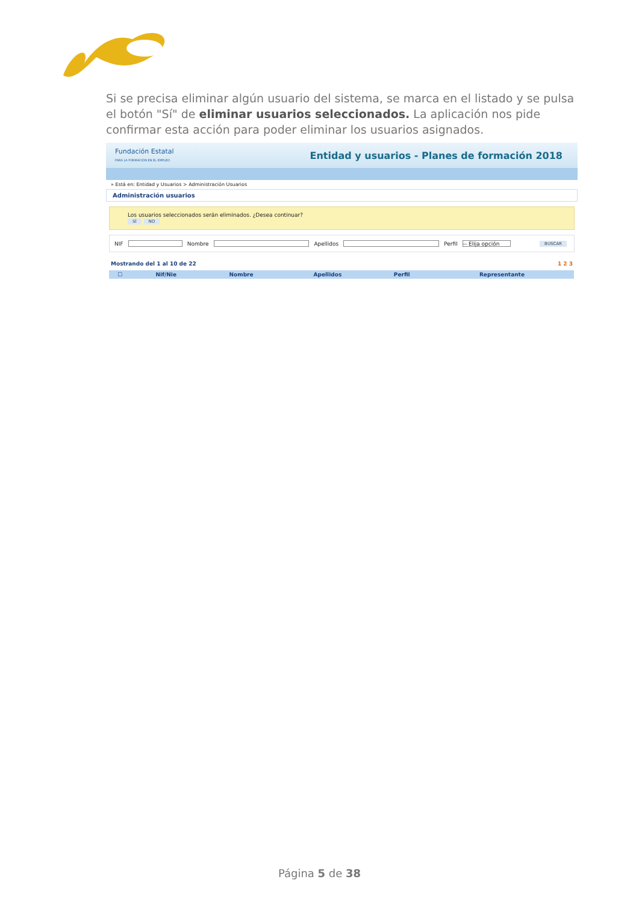Si se precisa eliminar algún usuario del sistema, se marca en el listado y se pulsa el botón "Sí" de eliminar usuarios seleccionados. La aplicación nos pide confirmar esta acción para poder eliminar los usuarios asignados.
Fundación Estatal
PARA LA FORMACIÓN EN EL EMPLEO
Entidad y usuarios - Planes de formación 2018
» Está en: Entidad y Usuarios > Administración Usuarios
Administración usuarios
Los usuarios seleccionados serán eliminados. ¿Desea continuar?
SÍ NO
NIF Nombre Apellidos Perfil -- Elija opción BUSCAR
Mostrando del 1 al 10 de 22 1 2 3
| ☐ | Nif/Nie | Nombre | Apellidos | Perfil | Representante |
| --- | --- | --- | --- | --- | --- |
Página 5 de 38